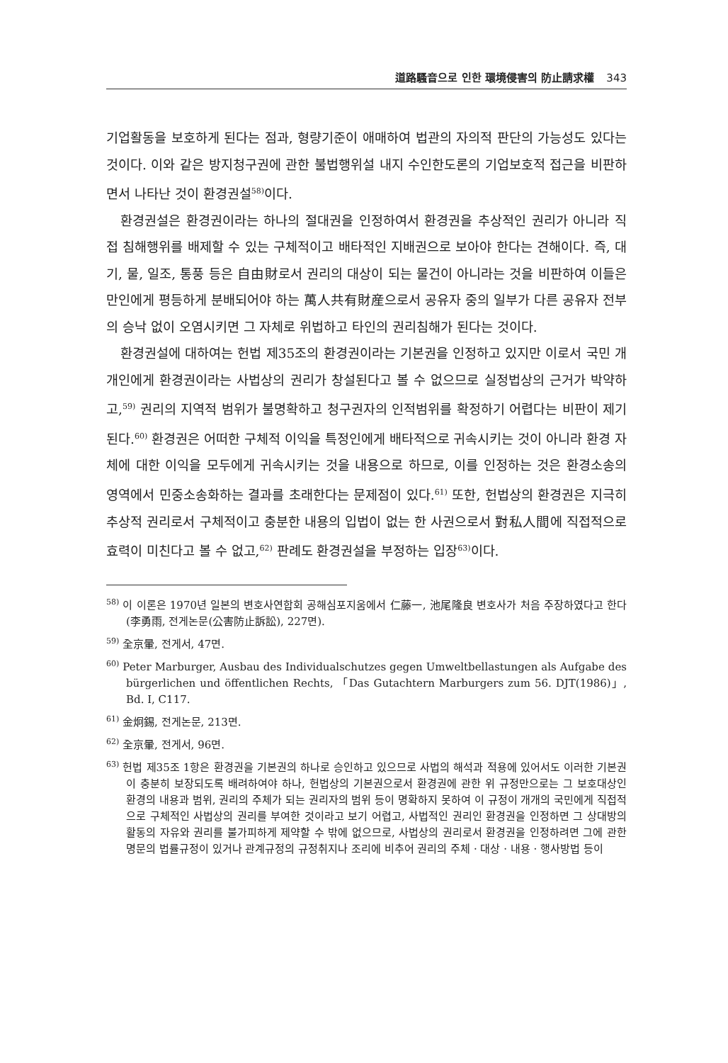道路騷音으로 인한 環境侵害의 防止請求權 343
기업활동을 보호하게 된다는 점과, 형량기준이 애매하여 법관의 자의적 판단의 가능성도 있다는 것이다. 이와 같은 방지청구권에 관한 불법행위설 내지 수인한도론의 기업보호적 접근을 비판하면서 나타난 것이 환경권설<sup>58)</sup>이다.
환경권설은 환경권이라는 하나의 절대권을 인정하여서 환경권을 추상적인 권리가 아니라 직접 침해행위를 배제할 수 있는 구체적이고 배타적인 지배권으로 보아야 한다는 견해이다. 즉, 대기, 물, 일조, 통풍 등은 自由財로서 권리의 대상이 되는 물건이 아니라는 것을 비판하여 이들은 만인에게 평등하게 분배되어야 하는 萬人共有財産으로서 공유자 중의 일부가 다른 공유자 전부의 승낙 없이 오염시키면 그 자체로 위법하고 타인의 권리침해가 된다는 것이다.
환경권설에 대하여는 헌법 제35조의 환경권이라는 기본권을 인정하고 있지만 이로서 국민 개개인에게 환경권이라는 사법상의 권리가 창설된다고 볼 수 없으므로 실정법상의 근거가 박약하고,<sup>59)</sup> 권리의 지역적 범위가 불명확하고 청구권자의 인적범위를 확정하기 어렵다는 비판이 제기된다.<sup>60)</sup> 환경권은 어떠한 구체적 이익을 특정인에게 배타적으로 귀속시키는 것이 아니라 환경 자체에 대한 이익을 모두에게 귀속시키는 것을 내용으로 하므로, 이를 인정하는 것은 환경소송의 영역에서 민중소송화하는 결과를 초래한다는 문제점이 있다.<sup>61)</sup> 또한, 헌법상의 환경권은 지극히 추상적 권리로서 구체적이고 충분한 내용의 입법이 없는 한 사권으로서 對私人間에 직접적으로 효력이 미친다고 볼 수 없고,<sup>62)</sup> 판례도 환경권설을 부정하는 입장<sup>63)</sup>이다.
<sup>58)</sup> 이 이론은 1970년 일본의 변호사연합회 공해심포지움에서 仁藤一, 池尾隆良 변호사가 처음 주장하였다고 한다(李勇雨, 전게논문(公害防止訴訟), 227면).
<sup>59)</sup> 全京暈, 전게서, 47면.
<sup>60)</sup> Peter Marburger, Ausbau des Individualschutzes gegen Umweltbellastungen als Aufgabe des bürgerlichen und öffentlichen Rechts, 「Das Gutachtern Marburgers zum 56. DJT(1986)」, Bd. I, C117.
<sup>61)</sup> 金炯錫, 전게논문, 213면.
<sup>62)</sup> 全京暈, 전게서, 96면.
<sup>63)</sup> 헌법 제35조 1항은 환경권을 기본권의 하나로 승인하고 있으므로 사법의 해석과 적용에 있어서도 이러한 기본권이 충분히 보장되도록 배려하여야 하나, 헌법상의 기본권으로서 환경권에 관한 위 규정만으로는 그 보호대상인 환경의 내용과 범위, 권리의 주체가 되는 권리자의 범위 등이 명확하지 못하여 이 규정이 개개의 국민에게 직접적으로 구체적인 사법상의 권리를 부여한 것이라고 보기 어렵고, 사법적인 권리인 환경권을 인정하면 그 상대방의 활동의 자유와 권리를 불가피하게 제약할 수 밖에 없으므로, 사법상의 권리로서 환경권을 인정하려면 그에 관한 명문의 법률규정이 있거나 관계규정의 규정취지나 조리에 비추어 권리의 주체 · 대상 · 내용 · 행사방법 등이